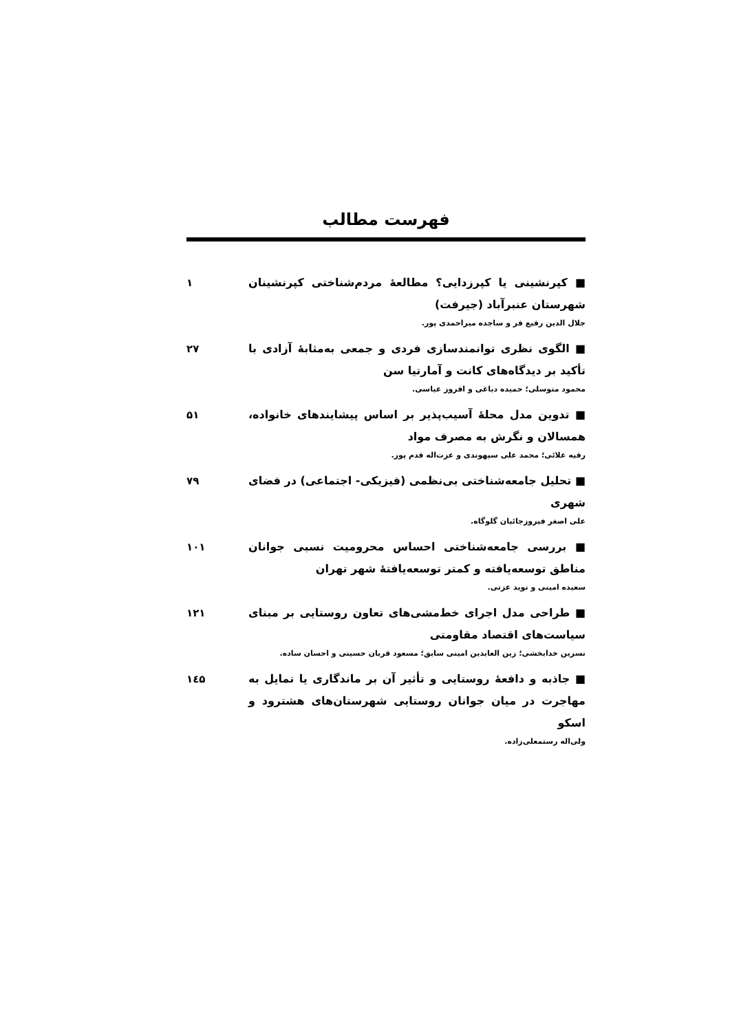فهرست مطالب
■ کپرنشینی یا کپرزدایی؟ مطالعهٔ مردم‌شناختی کپرنشینان شهرستان عنبرآباد (جیرفت)
جلال الدین رفیع فر و ساجده میراحمدی پور.
۱
■ الگوی نظری توانمندسازی فردی و جمعی به‌مثابهٔ آزادی با تأکید بر دیدگاه‌های کانت و آمارتیا سن
محمود متوسلی؛ حمیده دباغی و افروز عباسی.
۲۷
■ تدوین مدل محلهٔ آسیب‌پذیر بر اساس پیشایندهای خانواده، همسالان و نگرش به مصرف مواد
رقیه علائی؛ محمد علی سپهوندی و عزت‌اله قدم پور.
۵۱
■ تحلیل جامعه‌شناختی بی‌نظمی (فیزیکی- اجتماعی) در فضای شهری
علی اصغر فیروزجائیان گلوگاه.
۷۹
■ بررسی جامعه‌شناختی احساس محرومیت نسبی جوانان مناطق توسعه‌یافته و کمتر توسعه‌یافتهٔ شهر تهران
سعیده امینی و نوید عزتی.
۱۰۱
■ طراحی مدل اجرای خط‌مشی‌های تعاون روستایی بر مبنای سیاست‌های اقتصاد مقاومتی
نسرین خدابخشی؛ زین العابدین امینی سابق؛ مسعود قربان حسینی و احسان ساده.
۱۲۱
■ جاذبه و دافعهٔ روستایی و تأثیر آن بر ماندگاری یا تمایل به مهاجرت در میان جوانان روستایی شهرستان‌های هشترود و اسکو
ولی‌اله رستمعلی‌زاده.
۱٤۵